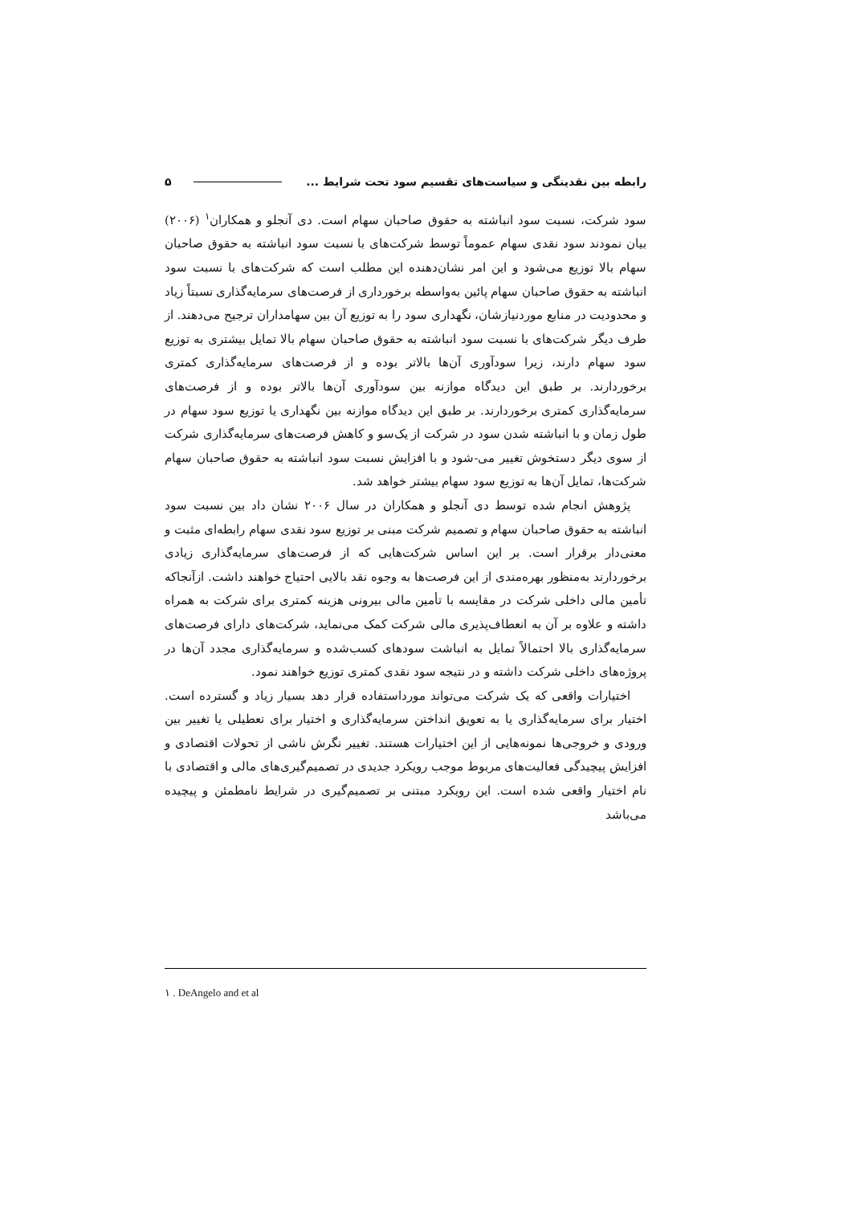رابطه بین نقدینگی و سیاست‌های تقسیم سود تحت شرایط ... ۵
سود شرکت، نسبت سود انباشته به حقوق صاحبان سهام است. دی آنجلو و همکاران<sup>۱</sup> (۲۰۰۶) بیان نمودند سود نقدی سهام عموماً توسط شرکت‌های با نسبت سود انباشته به حقوق صاحبان سهام بالا توزیع می‌شود و این امر نشان‌دهنده این مطلب است که شرکت‌های با نسبت سود انباشته به حقوق صاحبان سهام پائین به‌واسطه برخورداری از فرصت‌های سرمایه‌گذاری نسبتاً زیاد و محدودیت در منابع موردنیازشان، نگهداری سود را به توزیع آن بین سهامداران ترجیح می‌دهند. از طرف دیگر شرکت‌های با نسبت سود انباشته به حقوق صاحبان سهام بالا تمایل بیشتری به توزیع سود سهام دارند، زیرا سودآوری آن‌ها بالاتر بوده و از فرصت‌های سرمایه‌گذاری کمتری برخوردارند. بر طبق این دیدگاه موازنه بین سودآوری آن‌ها بالاتر بوده و از فرصت‌های سرمایه‌گذاری کمتری برخوردارند. بر طبق این دیدگاه موازنه بین نگهداری یا توزیع سود سهام در طول زمان و با انباشته شدن سود در شرکت از یک‌سو و کاهش فرصت‌های سرمایه‌گذاری شرکت از سوی دیگر دستخوش تغییر می-شود و با افزایش نسبت سود انباشته به حقوق صاحبان سهام شرکت‌ها، تمایل آن‌ها به توزیع سود سهام بیشتر خواهد شد.
پژوهش انجام شده توسط دی آنجلو و همکاران در سال ۲۰۰۶ نشان داد بین نسبت سود انباشته به حقوق صاحبان سهام و تصمیم شرکت مبنی بر توزیع سود نقدی سهام رابطه‌ای مثبت و معنی‌دار برقرار است. بر این اساس شرکت‌هایی که از فرصت‌های سرمایه‌گذاری زیادی برخوردارند به‌منظور بهره‌مندی از این فرصت‌ها به وجوه نقد بالایی احتیاج خواهند داشت. ازآنجاکه تأمین مالی داخلی شرکت در مقایسه با تأمین مالی بیرونی هزینه کمتری برای شرکت به همراه داشته و علاوه بر آن به انعطاف‌پذیری مالی شرکت کمک می‌نماید، شرکت‌های دارای فرصت‌های سرمایه‌گذاری بالا احتمالاً تمایل به انباشت سودهای کسب‌شده و سرمایه‌گذاری مجدد آن‌ها در پروژه‌های داخلی شرکت داشته و در نتیجه سود نقدی کمتری توزیع خواهند نمود.
اختیارات واقعی که یک شرکت می‌تواند مورداستفاده قرار دهد بسیار زیاد و گسترده است. اختیار برای سرمایه‌گذاری یا به تعویق انداختن سرمایه‌گذاری و اختیار برای تعطیلی یا تغییر بین ورودی و خروجی‌ها نمونه‌هایی از این اختیارات هستند. تغییر نگرش ناشی از تحولات اقتصادی و افزایش پیچیدگی فعالیت‌های مربوط موجب رویکرد جدیدی در تصمیم‌گیری‌های مالی و اقتصادی با نام اختیار واقعی شده است. این رویکرد مبتنی بر تصمیم‌گیری در شرایط نامطمئن و پیچیده می‌باشد
۱ . DeAngelo and et al